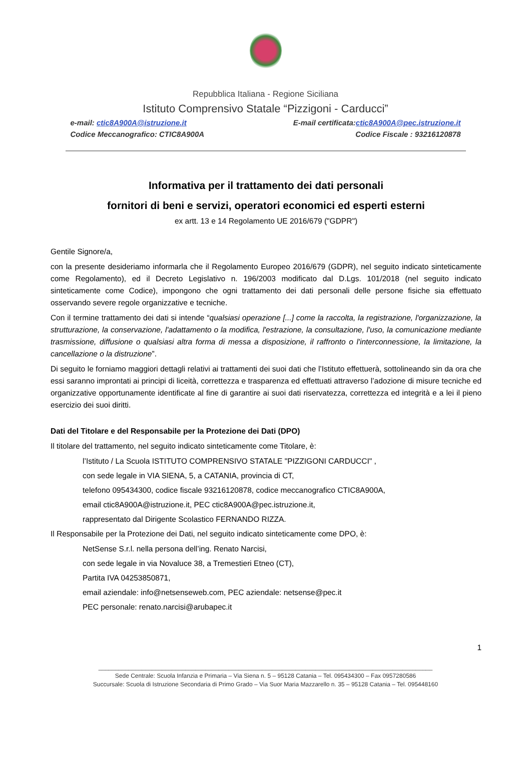Repubblica Italiana - Regione Siciliana
Istituto Comprensivo Statale “Pizzigoni - Carducci”
e-mail: ctic8A900A@istruzione.it E-mail certificata:ctic8A900A@pec.istruzione.it
Codice Meccanografico: CTIC8A900A Codice Fiscale : 93216120878
Informativa per il trattamento dei dati personali
fornitori di beni e servizi, operatori economici ed esperti esterni
ex artt. 13 e 14 Regolamento UE 2016/679 ("GDPR")
Gentile Signore/a,
con la presente desideriamo informarla che il Regolamento Europeo 2016/679 (GDPR), nel seguito indicato sinteticamente come Regolamento), ed il Decreto Legislativo n. 196/2003 modificato dal D.Lgs. 101/2018 (nel seguito indicato sinteticamente come Codice), impongono che ogni trattamento dei dati personali delle persone fisiche sia effettuato osservando severe regole organizzative e tecniche.
Con il termine trattamento dei dati si intende “qualsiasi operazione [...] come la raccolta, la registrazione, l'organizzazione, la strutturazione, la conservazione, l'adattamento o la modifica, l'estrazione, la consultazione, l'uso, la comunicazione mediante trasmissione, diffusione o qualsiasi altra forma di messa a disposizione, il raffronto o l'interconnessione, la limitazione, la cancellazione o la distruzione”.
Di seguito le forniamo maggiori dettagli relativi ai trattamenti dei suoi dati che l’Istituto effettuerà, sottolineando sin da ora che essi saranno improntati ai principi di liceità, correttezza e trasparenza ed effettuati attraverso l’adozione di misure tecniche ed organizzative opportunamente identificate al fine di garantire ai suoi dati riservatezza, correttezza ed integrità e a lei il pieno esercizio dei suoi diritti.
Dati del Titolare e del Responsabile per la Protezione dei Dati (DPO)
Il titolare del trattamento, nel seguito indicato sinteticamente come Titolare, è:
l’Istituto / La Scuola ISTITUTO COMPRENSIVO STATALE "PIZZIGONI CARDUCCI" ,
con sede legale in VIA SIENA, 5, a CATANIA, provincia di CT,
telefono 095434300, codice fiscale 93216120878, codice meccanografico CTIC8A900A,
email ctic8A900A@istruzione.it, PEC ctic8A900A@pec.istruzione.it,
rappresentato dal Dirigente Scolastico FERNANDO RIZZA.
Il Responsabile per la Protezione dei Dati, nel seguito indicato sinteticamente come DPO, è:
NetSense S.r.l. nella persona dell’ing. Renato Narcisi,
con sede legale in via Novaluce 38, a Tremestieri Etneo (CT),
Partita IVA 04253850871,
email aziendale: info@netsenseweb.com, PEC aziendale: netsense@pec.it
PEC personale: renato.narcisi@arubapec.it
1
____________________________________________________________________________________________________
Sede Centrale: Scuola Infanzia e Primaria – Via Siena n. 5 – 95128 Catania – Tel. 095434300 – Fax 0957280586
Succursale: Scuola di Istruzione Secondaria di Primo Grado – Via Suor Maria Mazzarello n. 35 – 95128 Catania – Tel. 095448160